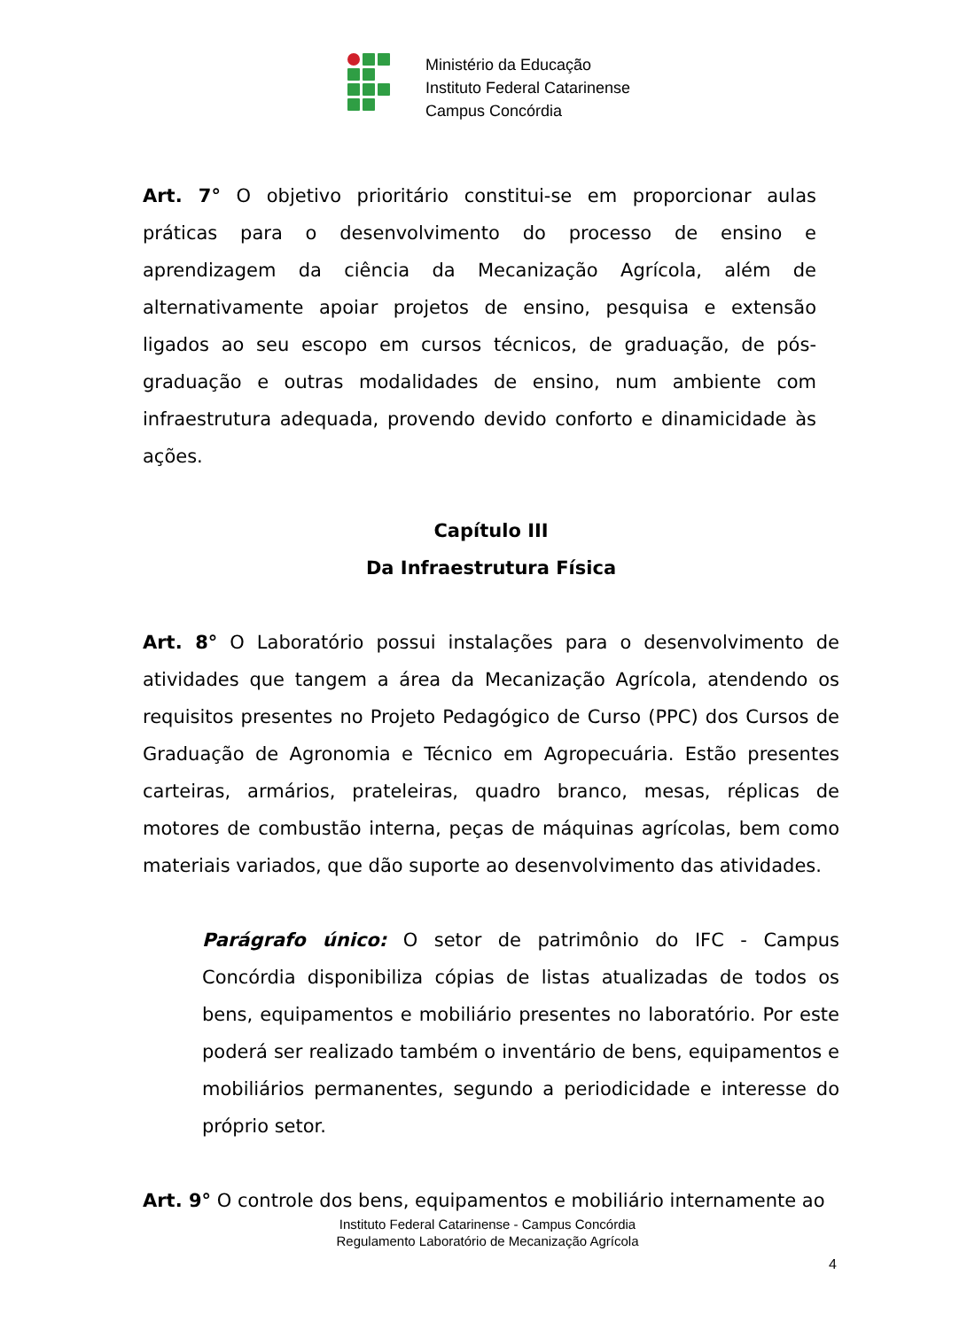Ministério da Educação
Instituto Federal Catarinense
Campus Concórdia
Art. 7° O objetivo prioritário constitui-se em proporcionar aulas práticas para o desenvolvimento do processo de ensino e aprendizagem da ciência da Mecanização Agrícola, além de alternativamente apoiar projetos de ensino, pesquisa e extensão ligados ao seu escopo em cursos técnicos, de graduação, de pós-graduação e outras modalidades de ensino, num ambiente com infraestrutura adequada, provendo devido conforto e dinamicidade às ações.
Capítulo III
Da Infraestrutura Física
Art. 8° O Laboratório possui instalações para o desenvolvimento de atividades que tangem a área da Mecanização Agrícola, atendendo os requisitos presentes no Projeto Pedagógico de Curso (PPC) dos Cursos de Graduação de Agronomia e Técnico em Agropecuária. Estão presentes carteiras, armários, prateleiras, quadro branco, mesas, réplicas de motores de combustão interna, peças de máquinas agrícolas, bem como materiais variados, que dão suporte ao desenvolvimento das atividades.
Parágrafo único: O setor de patrimônio do IFC - Campus Concórdia disponibiliza cópias de listas atualizadas de todos os bens, equipamentos e mobiliário presentes no laboratório. Por este poderá ser realizado também o inventário de bens, equipamentos e mobiliários permanentes, segundo a periodicidade e interesse do próprio setor.
Art. 9° O controle dos bens, equipamentos e mobiliário internamente ao
Instituto Federal Catarinense - Campus Concórdia
Regulamento Laboratório de Mecanização Agrícola
4